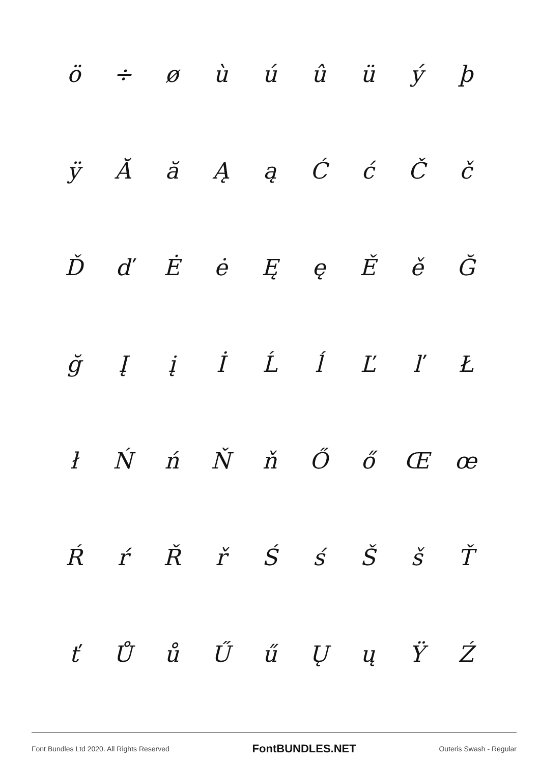ö ÷ øùúûüýþ
ÿĂăĄąĆćČč
ĎďĖėĘęĚěĞ
ğĮįİĹĺĽľŁ
łŃńŇňŐőŒœ
ŔŕŘřŚśŠšŤ
ťŮůŰűŲųŸŹ
Font Bundles Ltd 2020. All Rights Reserved FontBUNDLES.NET Outeris Swash - Regular